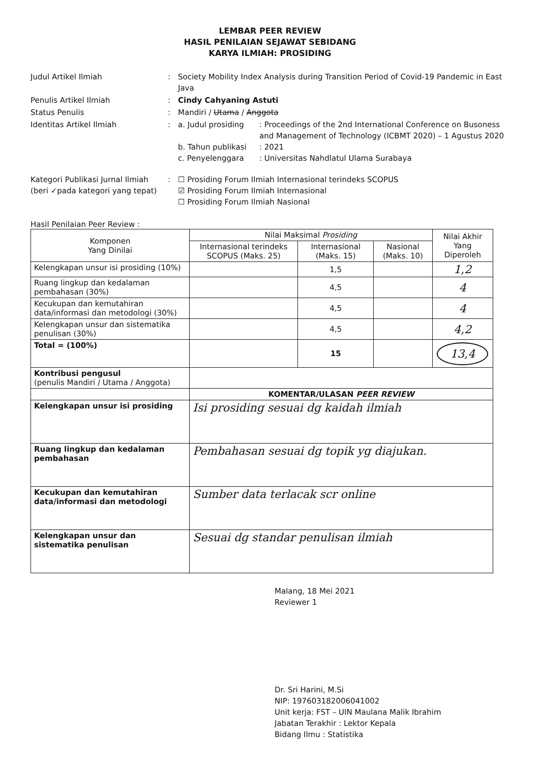LEMBAR PEER REVIEW
HASIL PENILAIAN SEJAWAT SEBIDANG
KARYA ILMIAH: PROSIDING
Judul Artikel Ilmiah
:
Society Mobility Index Analysis during Transition Period of Covid-19 Pandemic in East Java
Penulis Artikel Ilmiah
:
Cindy Cahyaning Astuti
Status Penulis
:
Mandiri / Utama / Anggota
Identitas Artikel Ilmiah
:
a. Judul prosiding
: Proceedings of the 2nd International Conference on Busoness and Management of Technology (ICBMT 2020) – 1 Agustus 2020
b. Tahun publikasi
: 2021
c. Penyelenggara
: Universitas Nahdlatul Ulama Surabaya
Kategori Publikasi Jurnal Ilmiah
(beri ✓pada kategori yang tepat)
:
☐ Prosiding Forum Ilmiah Internasional terindeks SCOPUS
☑ Prosiding Forum Ilmiah Internasional
☐ Prosiding Forum Ilmiah Nasional
Hasil Penilaian Peer Review :
| Komponen Yang Dinilai | Nilai Maksimal Prosiding | | | Nilai Akhir Yang Diperoleh |
| --- | --- | --- | --- | --- |
| | Internasional terindeks SCOPUS (Maks. 25) | Internasional (Maks. 15) | Nasional (Maks. 10) | |
| Kelengkapan unsur isi prosiding (10%) | | 1,5 | | 1,2 |
| Ruang lingkup dan kedalaman pembahasan (30%) | | 4,5 | | 4 |
| Kecukupan dan kemutahiran data/informasi dan metodologi (30%) | | 4,5 | | 4 |
| Kelengkapan unsur dan sistematika penulisan (30%) | | 4,5 | | 4,2 |
| Total = (100%) | | 15 | | 13,4 |
| Kontribusi pengusul (penulis Mandiri / Utama / Anggota) | | | | |
| | KOMENTAR/ULASAN PEER REVIEW | | | |
| Kelengkapan unsur isi prosiding | Isi prosiding sesuai dg kaidah ilmiah | | | |
| Ruang lingkup dan kedalaman pembahasan | Pembahasan sesuai dg topik yg diajukan. | | | |
| Kecukupan dan kemutahiran data/informasi dan metodologi | Sumber data terlacak scr online | | | |
| Kelengkapan unsur dan sistematika penulisan | Sesuai dg standar penulisan ilmiah | | | |
Malang, 18 Mei 2021
Reviewer 1
Dr. Sri Harini, M.Si
NIP: 197603182006041002
Unit kerja: FST – UIN Maulana Malik Ibrahim
Jabatan Terakhir : Lektor Kepala
Bidang Ilmu : Statistika